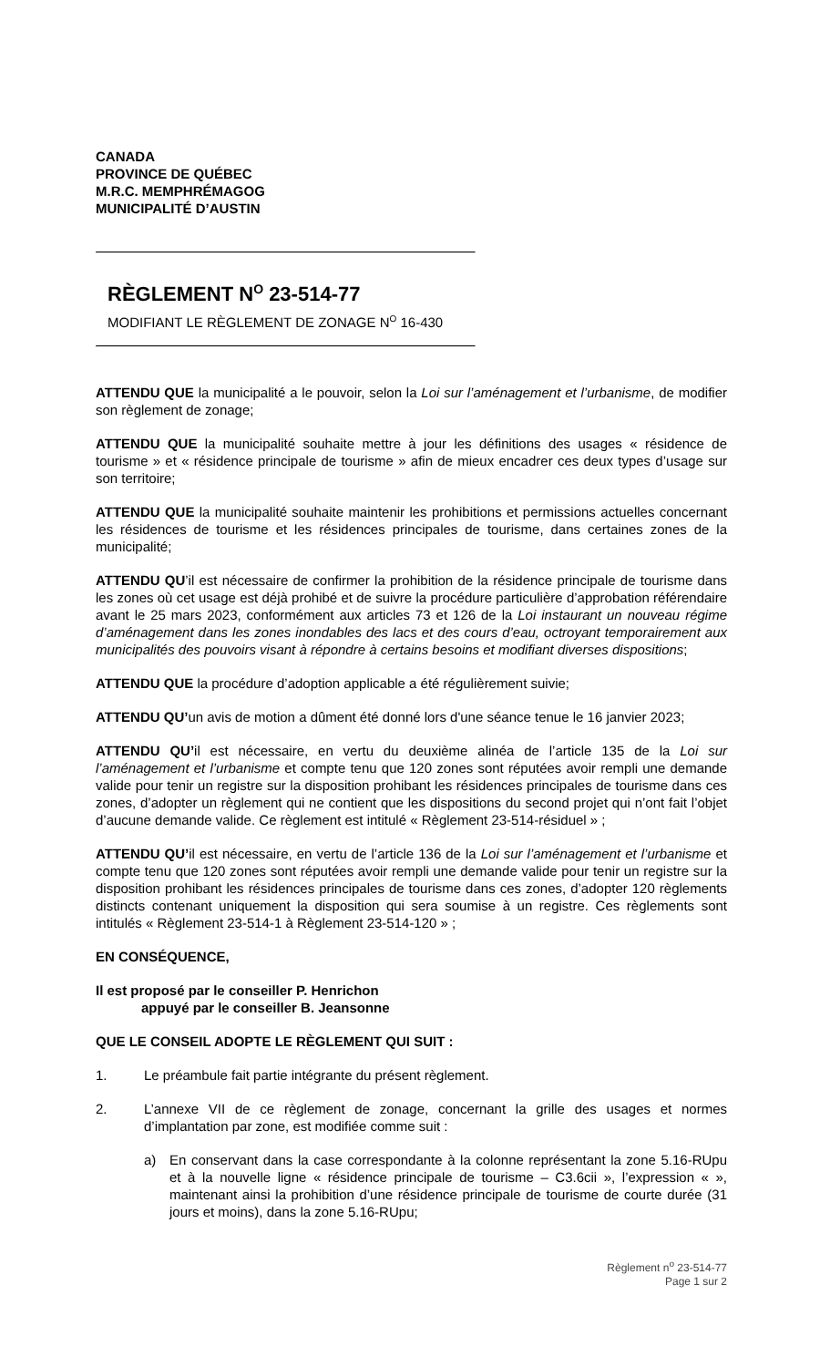CANADA
PROVINCE DE QUÉBEC
M.R.C. MEMPHRÉMAGOG
MUNICIPALITÉ D’AUSTIN
RÈGLEMENT N<sup>O</sup> 23-514-77
MODIFIANT LE RÈGLEMENT DE ZONAGE N<sup>O</sup> 16-430
ATTENDU QUE la municipalité a le pouvoir, selon la Loi sur l’aménagement et l’urbanisme, de modifier son règlement de zonage;
ATTENDU QUE la municipalité souhaite mettre à jour les définitions des usages « résidence de tourisme » et « résidence principale de tourisme » afin de mieux encadrer ces deux types d’usage sur son territoire;
ATTENDU QUE la municipalité souhaite maintenir les prohibitions et permissions actuelles concernant les résidences de tourisme et les résidences principales de tourisme, dans certaines zones de la municipalité;
ATTENDU QU’il est nécessaire de confirmer la prohibition de la résidence principale de tourisme dans les zones où cet usage est déjà prohibé et de suivre la procédure particulière d’approbation référendaire avant le 25 mars 2023, conformément aux articles 73 et 126 de la Loi instaurant un nouveau régime d’aménagement dans les zones inondables des lacs et des cours d’eau, octroyant temporairement aux municipalités des pouvoirs visant à répondre à certains besoins et modifiant diverses dispositions;
ATTENDU QUE la procédure d’adoption applicable a été régulièrement suivie;
ATTENDU QU’un avis de motion a dûment été donné lors d'une séance tenue le 16 janvier 2023;
ATTENDU QU’il est nécessaire, en vertu du deuxième alinéa de l’article 135 de la Loi sur l’aménagement et l’urbanisme et compte tenu que 120 zones sont réputées avoir rempli une demande valide pour tenir un registre sur la disposition prohibant les résidences principales de tourisme dans ces zones, d’adopter un règlement qui ne contient que les dispositions du second projet qui n’ont fait l’objet d’aucune demande valide. Ce règlement est intitulé « Règlement 23-514-résiduel » ;
ATTENDU QU’il est nécessaire, en vertu de l’article 136 de la Loi sur l’aménagement et l’urbanisme et compte tenu que 120 zones sont réputées avoir rempli une demande valide pour tenir un registre sur la disposition prohibant les résidences principales de tourisme dans ces zones, d’adopter 120 règlements distincts contenant uniquement la disposition qui sera soumise à un registre. Ces règlements sont intitulés « Règlement 23-514-1 à Règlement 23-514-120 » ;
EN CONSÉQUENCE,
Il est proposé par le conseiller P. Henrichon
appuyé par le conseiller B. Jeansonne
QUE LE CONSEIL ADOPTE LE RÈGLEMENT QUI SUIT :
1. Le préambule fait partie intégrante du présent règlement.
2. L’annexe VII de ce règlement de zonage, concernant la grille des usages et normes d’implantation par zone, est modifiée comme suit :
a) En conservant dans la case correspondante à la colonne représentant la zone 5.16-RUpu et à la nouvelle ligne « résidence principale de tourisme – C3.6cii », l’expression « », maintenant ainsi la prohibition d’une résidence principale de tourisme de courte durée (31 jours et moins), dans la zone 5.16-RUpu;
Règlement n<sup>o</sup> 23-514-77
Page 1 sur 2